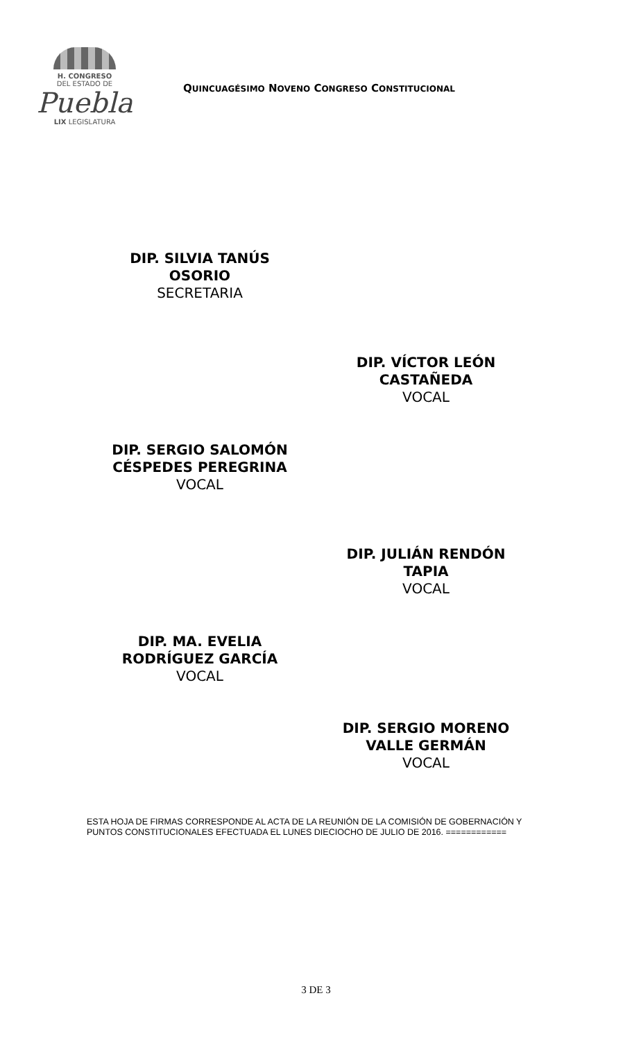H. CONGRESO
DEL ESTADO DE
Puebla
LIX LEGISLATURA
QUINCUAGÉSIMO NOVENO CONGRESO CONSTITUCIONAL
DIP. SILVIA TANÚS
OSORIO
SECRETARIA
DIP. VÍCTOR LEÓN
CASTAÑEDA
VOCAL
DIP. SERGIO SALOMÓN
CÉSPEDES PEREGRINA
VOCAL
DIP. JULIÁN RENDÓN
TAPIA
VOCAL
DIP. MA. EVELIA
RODRÍGUEZ GARCÍA
VOCAL
DIP. SERGIO MORENO
VALLE GERMÁN
VOCAL
ESTA HOJA DE FIRMAS CORRESPONDE AL ACTA DE LA REUNIÓN DE LA COMISIÓN DE GOBERNACIÓN Y PUNTOS CONSTITUCIONALES EFECTUADA EL LUNES DIECIOCHO DE JULIO DE 2016. ============
3 DE 3